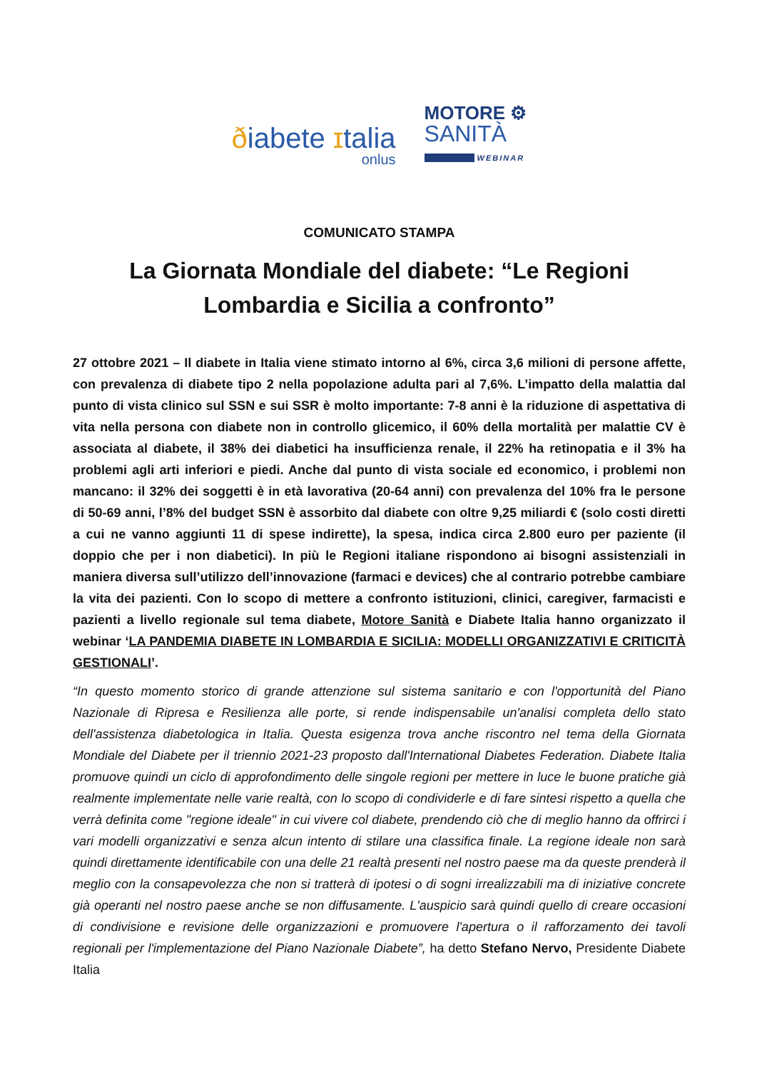ðiabete ɪtalia
onlus
MOTORE ⚙
SANITÀ
WEBINAR
COMUNICATO STAMPA
La Giornata Mondiale del diabete: “Le Regioni
Lombardia e Sicilia a confronto”
27 ottobre 2021 – Il diabete in Italia viene stimato intorno al 6%, circa 3,6 milioni di persone affette, con prevalenza di diabete tipo 2 nella popolazione adulta pari al 7,6%. L’impatto della malattia dal punto di vista clinico sul SSN e sui SSR è molto importante: 7-8 anni è la riduzione di aspettativa di vita nella persona con diabete non in controllo glicemico, il 60% della mortalità per malattie CV è associata al diabete, il 38% dei diabetici ha insufficienza renale, il 22% ha retinopatia e il 3% ha problemi agli arti inferiori e piedi. Anche dal punto di vista sociale ed economico, i problemi non mancano: il 32% dei soggetti è in età lavorativa (20-64 anni) con prevalenza del 10% fra le persone di 50-69 anni, l’8% del budget SSN è assorbito dal diabete con oltre 9,25 miliardi € (solo costi diretti a cui ne vanno aggiunti 11 di spese indirette), la spesa, indica circa 2.800 euro per paziente (il doppio che per i non diabetici). In più le Regioni italiane rispondono ai bisogni assistenziali in maniera diversa sull’utilizzo dell’innovazione (farmaci e devices) che al contrario potrebbe cambiare la vita dei pazienti. Con lo scopo di mettere a confronto istituzioni, clinici, caregiver, farmacisti e pazienti a livello regionale sul tema diabete, Motore Sanità e Diabete Italia hanno organizzato il webinar ‘LA PANDEMIA DIABETE IN LOMBARDIA E SICILIA: MODELLI ORGANIZZATIVI E CRITICITÀ GESTIONALI’.
“In questo momento storico di grande attenzione sul sistema sanitario e con l'opportunità del Piano Nazionale di Ripresa e Resilienza alle porte, si rende indispensabile un'analisi completa dello stato dell'assistenza diabetologica in Italia. Questa esigenza trova anche riscontro nel tema della Giornata Mondiale del Diabete per il triennio 2021-23 proposto dall'International Diabetes Federation. Diabete Italia promuove quindi un ciclo di approfondimento delle singole regioni per mettere in luce le buone pratiche già realmente implementate nelle varie realtà, con lo scopo di condividerle e di fare sintesi rispetto a quella che verrà definita come "regione ideale" in cui vivere col diabete, prendendo ciò che di meglio hanno da offrirci i vari modelli organizzativi e senza alcun intento di stilare una classifica finale. La regione ideale non sarà quindi direttamente identificabile con una delle 21 realtà presenti nel nostro paese ma da queste prenderà il meglio con la consapevolezza che non si tratterà di ipotesi o di sogni irrealizzabili ma di iniziative concrete già operanti nel nostro paese anche se non diffusamente. L'auspicio sarà quindi quello di creare occasioni di condivisione e revisione delle organizzazioni e promuovere l'apertura o il rafforzamento dei tavoli regionali per l'implementazione del Piano Nazionale Diabete”, ha detto Stefano Nervo, Presidente Diabete Italia